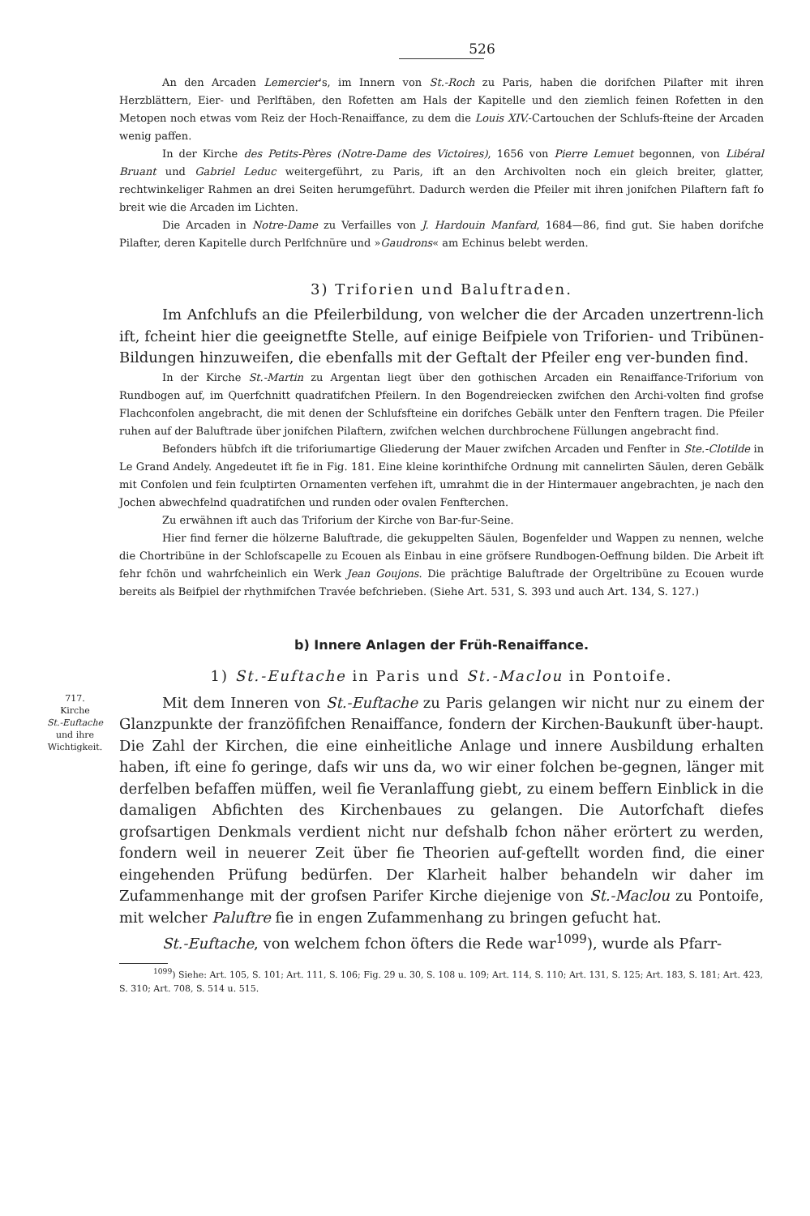526
An den Arcaden Lemercier's, im Innern von St.-Roch zu Paris, haben die dorifchen Pilafter mit ihren Herzblättern, Eier- und Perlftäben, den Rofetten am Hals der Kapitelle und den ziemlich feinen Rofetten in den Metopen noch etwas vom Reiz der Hoch-Renaiffance, zu dem die Louis XIV.-Cartouchen der Schlufs-fteine der Arcaden wenig paffen.
In der Kirche des Petits-Pères (Notre-Dame des Victoires), 1656 von Pierre Lemuet begonnen, von Libéral Bruant und Gabriel Leduc weitergeführt, zu Paris, ift an den Archivolten noch ein gleich breiter, glatter, rechtwinkeliger Rahmen an drei Seiten herumgeführt. Dadurch werden die Pfeiler mit ihren jonifchen Pilaftern faft fo breit wie die Arcaden im Lichten.
Die Arcaden in Notre-Dame zu Verfailles von J. Hardouin Manfard, 1684—86, find gut. Sie haben dorifche Pilafter, deren Kapitelle durch Perlfchnüre und »Gaudrons« am Echinus belebt werden.
3) Triforien und Baluftraden.
Im Anfchlufs an die Pfeilerbildung, von welcher die der Arcaden unzertrenn-lich ift, fcheint hier die geeignetfte Stelle, auf einige Beifpiele von Triforien- und Tribünen-Bildungen hinzuweifen, die ebenfalls mit der Geftalt der Pfeiler eng ver-bunden find.
In der Kirche St.-Martin zu Argentan liegt über den gothischen Arcaden ein Renaiffance-Triforium von Rundbogen auf, im Querfchnitt quadratifchen Pfeilern. In den Bogendreiecken zwifchen den Archi-volten find grofse Flachconfolen angebracht, die mit denen der Schlufsfteine ein dorifches Gebälk unter den Fenftern tragen. Die Pfeiler ruhen auf der Baluftrade über jonifchen Pilaftern, zwifchen welchen durchbrochene Füllungen angebracht find.
Befonders hübfch ift die triforiumartige Gliederung der Mauer zwifchen Arcaden und Fenfter in Ste.-Clotilde in Le Grand Andely. Angedeutet ift fie in Fig. 181. Eine kleine korinthifche Ordnung mit cannelirten Säulen, deren Gebälk mit Confolen und fein fculptirten Ornamenten verfehen ift, umrahmt die in der Hintermauer angebrachten, je nach den Jochen abwechfelnd quadratifchen und runden oder ovalen Fenfterchen.
Zu erwähnen ift auch das Triforium der Kirche von Bar-fur-Seine.
Hier find ferner die hölzerne Baluftrade, die gekuppelten Säulen, Bogenfelder und Wappen zu nennen, welche die Chortribüne in der Schlofscapelle zu Ecouen als Einbau in eine gröfsere Rundbogen-Oeffnung bilden. Die Arbeit ift fehr fchön und wahrfcheinlich ein Werk Jean Goujons. Die prächtige Baluftrade der Orgeltribüne zu Ecouen wurde bereits als Beifpiel der rhythmifchen Travée befchrieben. (Siehe Art. 531, S. 393 und auch Art. 134, S. 127.)
b) Innere Anlagen der Früh-Renaiffance.
1) St.-Euftache in Paris und St.-Maclou in Pontoife.
717.
Kirche
St.-Euftache
und ihre
Wichtigkeit.
Mit dem Inneren von St.-Euftache zu Paris gelangen wir nicht nur zu einem der Glanzpunkte der franzöfifchen Renaiffance, fondern der Kirchen-Baukunft über-haupt. Die Zahl der Kirchen, die eine einheitliche Anlage und innere Ausbildung erhalten haben, ift eine fo geringe, dafs wir uns da, wo wir einer folchen be-gegnen, länger mit derfelben befaffen müffen, weil fie Veranlaffung giebt, zu einem beffern Einblick in die damaligen Abfichten des Kirchenbaues zu gelangen. Die Autorfchaft diefes grofsartigen Denkmals verdient nicht nur defshalb fchon näher erörtert zu werden, fondern weil in neuerer Zeit über fie Theorien auf-geftellt worden find, die einer eingehenden Prüfung bedürfen. Der Klarheit halber behandeln wir daher im Zufammenhange mit der grofsen Parifer Kirche diejenige von St.-Maclou zu Pontoife, mit welcher Paluftre fie in engen Zufammenhang zu bringen gefucht hat.
St.-Euftache, von welchem fchon öfters die Rede war<sup>1099</sup>), wurde als Pfarr-
<sup>1099</sup>) Siehe: Art. 105, S. 101; Art. 111, S. 106; Fig. 29 u. 30, S. 108 u. 109; Art. 114, S. 110; Art. 131, S. 125; Art. 183, S. 181; Art. 423, S. 310; Art. 708, S. 514 u. 515.